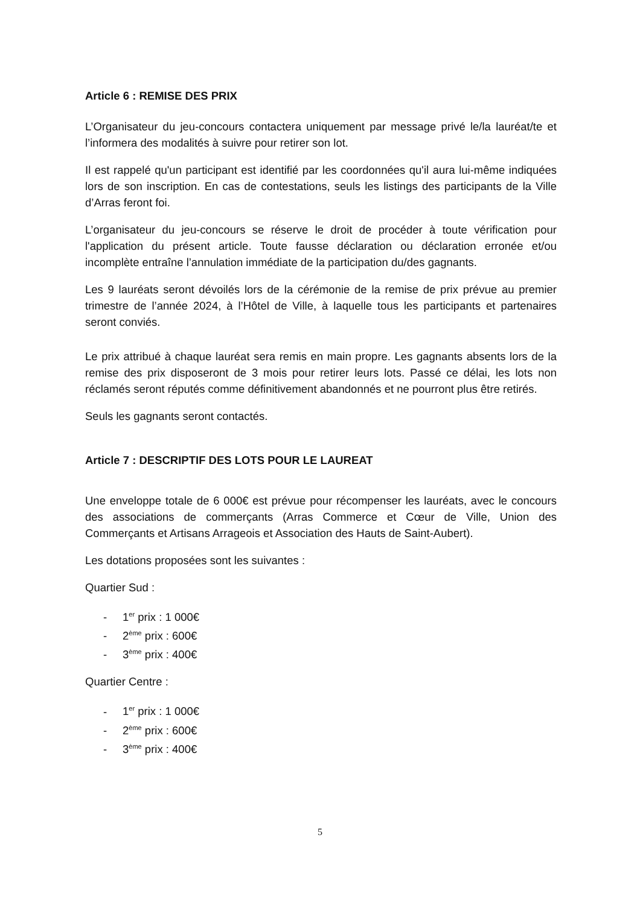Article 6 : REMISE DES PRIX
L’Organisateur du jeu-concours contactera uniquement par message privé le/la lauréat/te et l’informera des modalités à suivre pour retirer son lot.
Il est rappelé qu'un participant est identifié par les coordonnées qu'il aura lui-même indiquées lors de son inscription. En cas de contestations, seuls les listings des participants de la Ville d’Arras feront foi.
L’organisateur du jeu-concours se réserve le droit de procéder à toute vérification pour l'application du présent article. Toute fausse déclaration ou déclaration erronée et/ou incomplète entraîne l’annulation immédiate de la participation du/des gagnants.
Les 9 lauréats seront dévoilés lors de la cérémonie de la remise de prix prévue au premier trimestre de l’année 2024, à l’Hôtel de Ville, à laquelle tous les participants et partenaires seront conviés.
Le prix attribué à chaque lauréat sera remis en main propre. Les gagnants absents lors de la remise des prix disposeront de 3 mois pour retirer leurs lots. Passé ce délai, les lots non réclamés seront réputés comme définitivement abandonnés et ne pourront plus être retirés.
Seuls les gagnants seront contactés.
Article 7 : DESCRIPTIF DES LOTS POUR LE LAUREAT
Une enveloppe totale de 6 000€ est prévue pour récompenser les lauréats, avec le concours des associations de commerçants (Arras Commerce et Cœur de Ville, Union des Commerçants et Artisans Arrageois et Association des Hauts de Saint-Aubert).
Les dotations proposées sont les suivantes :
Quartier Sud :
- 1<sup>er</sup> prix : 1 000€
- 2<sup>ème</sup> prix : 600€
- 3<sup>ème</sup> prix : 400€
Quartier Centre :
- 1<sup>er</sup> prix : 1 000€
- 2<sup>ème</sup> prix : 600€
- 3<sup>ème</sup> prix : 400€
5